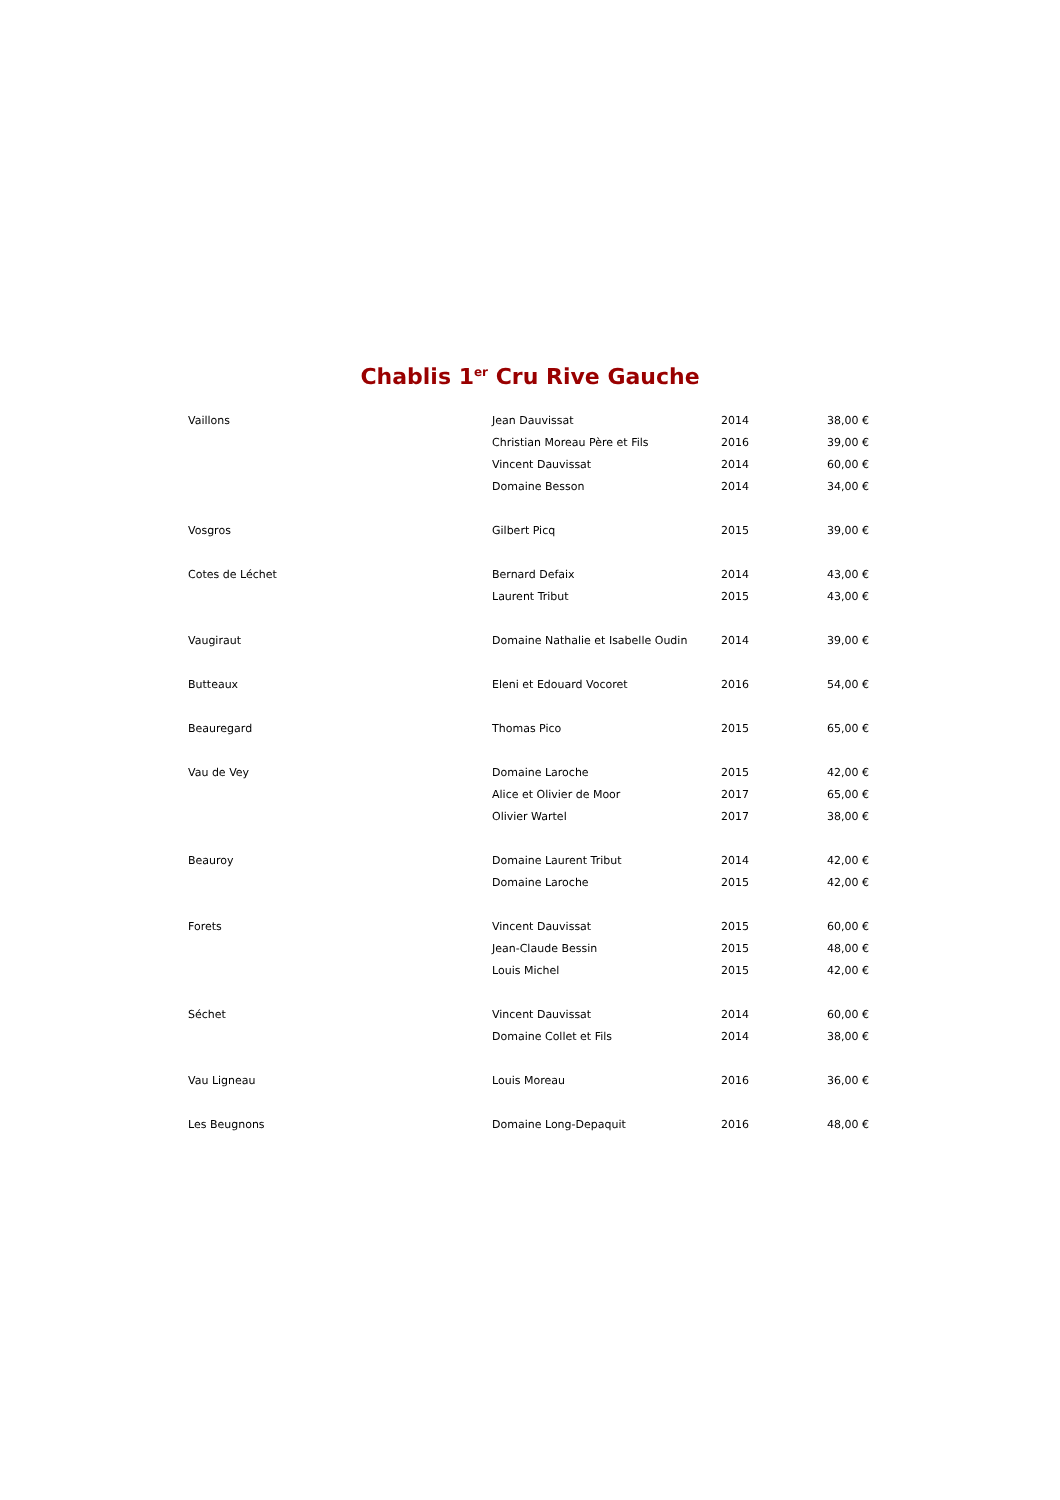Chablis 1<sup>er</sup> Cru Rive Gauche
| Vaillons | Jean Dauvissat | 2014 | 38,00 € |
| | Christian Moreau Père et Fils | 2016 | 39,00 € |
| | Vincent Dauvissat | 2014 | 60,00 € |
| | Domaine Besson | 2014 | 34,00 € |
| Vosgros | Gilbert Picq | 2015 | 39,00 € |
| Cotes de Léchet | Bernard Defaix | 2014 | 43,00 € |
| | Laurent Tribut | 2015 | 43,00 € |
| Vaugiraut | Domaine Nathalie et Isabelle Oudin | 2014 | 39,00 € |
| Butteaux | Eleni et Edouard Vocoret | 2016 | 54,00 € |
| Beauregard | Thomas Pico | 2015 | 65,00 € |
| Vau de Vey | Domaine Laroche | 2015 | 42,00 € |
| | Alice et Olivier de Moor | 2017 | 65,00 € |
| | Olivier Wartel | 2017 | 38,00 € |
| Beauroy | Domaine Laurent Tribut | 2014 | 42,00 € |
| | Domaine Laroche | 2015 | 42,00 € |
| Forets | Vincent Dauvissat | 2015 | 60,00 € |
| | Jean-Claude Bessin | 2015 | 48,00 € |
| | Louis Michel | 2015 | 42,00 € |
| Séchet | Vincent Dauvissat | 2014 | 60,00 € |
| | Domaine Collet et Fils | 2014 | 38,00 € |
| Vau Ligneau | Louis Moreau | 2016 | 36,00 € |
| Les Beugnons | Domaine Long-Depaquit | 2016 | 48,00 € |